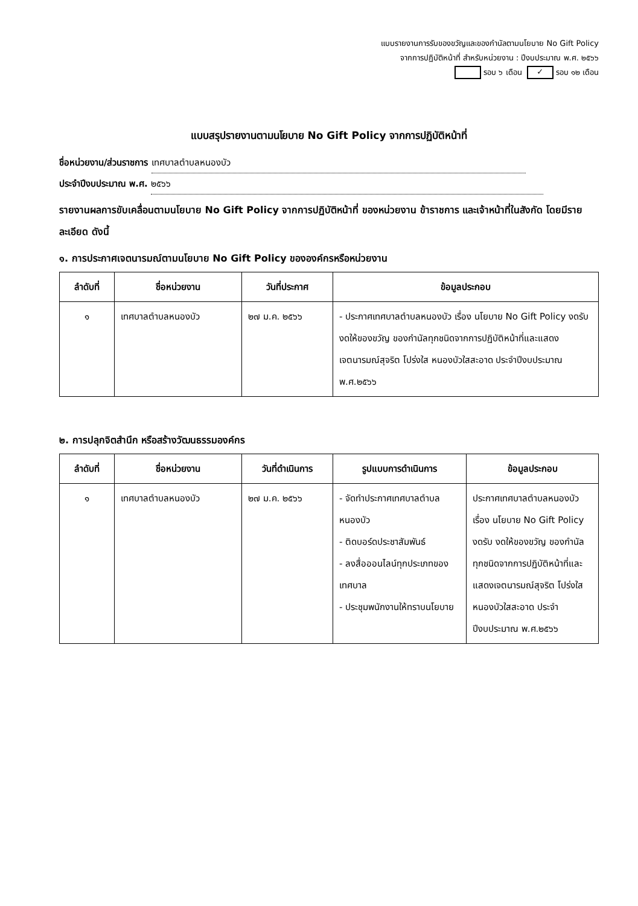แบบรายงานการรับของขวัญและของกำนัลตามนโยบาย No Gift Policy
จากการปฏิบัติหน้าที่ สำหรับหน่วยงาน : ปีงบประมาณ พ.ศ. ๒๕๖๖
รอบ ๖ เดือน ✓ รอบ ๑๒ เดือน
แบบสรุปรายงานตามนโยบาย No Gift Policy จากการปฏิบัติหน้าที่
ชื่อหน่วยงาน/ส่วนราชการ เทศบาลตำบลหนองบัว
ประจำปีงบประมาณ พ.ศ. ๒๕๖๖
รายงานผลการขับเคลื่อนตามนโยบาย No Gift Policy จากการปฏิบัติหน้าที่ ของหน่วยงาน ข้าราชการ และเจ้าหน้าที่ในสังกัด โดยมีรายละเอียด ดังนี้
๑. การประกาศเจตนารมณ์ตามนโยบาย No Gift Policy ขององค์กรหรือหน่วยงาน
| ลำดับที่ | ชื่อหน่วยงาน | วันที่ประกาศ | ข้อมูลประกอบ |
| --- | --- | --- | --- |
| ๑ | เทศบาลตำบลหนองบัว | ๒๗ ม.ค. ๒๕๖๖ | - ประกาศเทศบาลตำบลหนองบัว เรื่อง นโยบาย No Gift Policy งดรับ งดให้ของขวัญ ของกำนัลทุกชนิดจากการปฏิบัติหน้าที่และแสดงเจตนารมณ์สุจริต โปร่งใส หนองบัวใสสะอาด ประจำปีงบประมาณ พ.ศ.๒๕๖๖ |
๒. การปลุกจิตสำนึก หรือสร้างวัฒนธรรมองค์กร
| ลำดับที่ | ชื่อหน่วยงาน | วันที่ดำเนินการ | รูปแบบการดำเนินการ | ข้อมูลประกอบ |
| --- | --- | --- | --- | --- |
| ๑ | เทศบาลตำบลหนองบัว | ๒๗ ม.ค. ๒๕๖๖ | - จัดทำประกาศเทศบาลตำบลหนองบัว - ติดบอร์ดประชาสัมพันธ์ - ลงสื่อออนไลน์ทุกประเภทของเทศบาล - ประชุมพนักงานให้ทราบนโยบาย | ประกาศเทศบาลตำบลหนองบัว เรื่อง นโยบาย No Gift Policy งดรับ งดให้ของขวัญ ของกำนัลทุกชนิดจากการปฏิบัติหน้าที่และแสดงเจตนารมณ์สุจริต โปร่งใส หนองบัวใสสะอาด ประจำปีงบประมาณ พ.ศ.๒๕๖๖ |